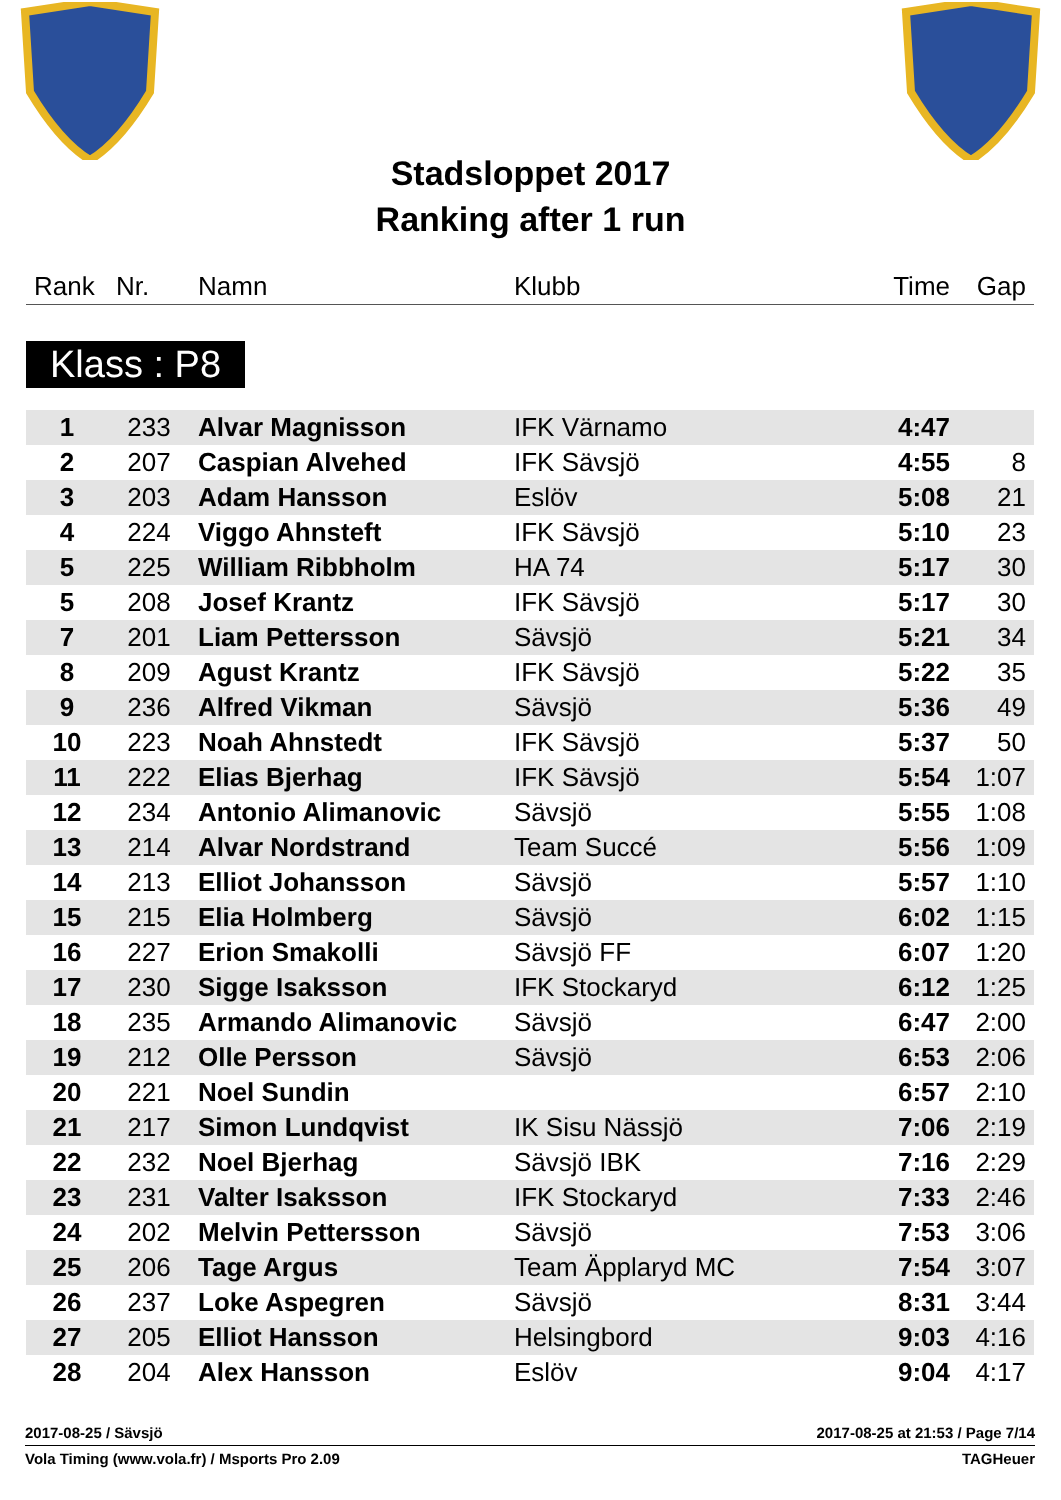Stadsloppet 2017
Ranking after 1 run
| Rank | Nr. | Namn | Klubb | Time | Gap |
Klass : P8
| 1 | 233 | Alvar Magnisson | IFK Värnamo | 4:47 | |
| 2 | 207 | Caspian Alvehed | IFK Sävsjö | 4:55 | 8 |
| 3 | 203 | Adam Hansson | Eslöv | 5:08 | 21 |
| 4 | 224 | Viggo Ahnsteft | IFK Sävsjö | 5:10 | 23 |
| 5 | 225 | William Ribbholm | HA 74 | 5:17 | 30 |
| 5 | 208 | Josef Krantz | IFK Sävsjö | 5:17 | 30 |
| 7 | 201 | Liam Pettersson | Sävsjö | 5:21 | 34 |
| 8 | 209 | Agust Krantz | IFK Sävsjö | 5:22 | 35 |
| 9 | 236 | Alfred Vikman | Sävsjö | 5:36 | 49 |
| 10 | 223 | Noah Ahnstedt | IFK Sävsjö | 5:37 | 50 |
| 11 | 222 | Elias Bjerhag | IFK Sävsjö | 5:54 | 1:07 |
| 12 | 234 | Antonio Alimanovic | Sävsjö | 5:55 | 1:08 |
| 13 | 214 | Alvar Nordstrand | Team Succé | 5:56 | 1:09 |
| 14 | 213 | Elliot Johansson | Sävsjö | 5:57 | 1:10 |
| 15 | 215 | Elia Holmberg | Sävsjö | 6:02 | 1:15 |
| 16 | 227 | Erion Smakolli | Sävsjö FF | 6:07 | 1:20 |
| 17 | 230 | Sigge Isaksson | IFK Stockaryd | 6:12 | 1:25 |
| 18 | 235 | Armando Alimanovic | Sävsjö | 6:47 | 2:00 |
| 19 | 212 | Olle Persson | Sävsjö | 6:53 | 2:06 |
| 20 | 221 | Noel Sundin | | 6:57 | 2:10 |
| 21 | 217 | Simon Lundqvist | IK Sisu Nässjö | 7:06 | 2:19 |
| 22 | 232 | Noel Bjerhag | Sävsjö IBK | 7:16 | 2:29 |
| 23 | 231 | Valter Isaksson | IFK Stockaryd | 7:33 | 2:46 |
| 24 | 202 | Melvin Pettersson | Sävsjö | 7:53 | 3:06 |
| 25 | 206 | Tage Argus | Team Äpplaryd MC | 7:54 | 3:07 |
| 26 | 237 | Loke Aspegren | Sävsjö | 8:31 | 3:44 |
| 27 | 205 | Elliot Hansson | Helsingbord | 9:03 | 4:16 |
| 28 | 204 | Alex Hansson | Eslöv | 9:04 | 4:17 |
2017-08-25 / Sävsjö 2017-08-25 at 21:53 / Page 7/14
Vola Timing (www.vola.fr) / Msports Pro 2.09 TAGHeuer